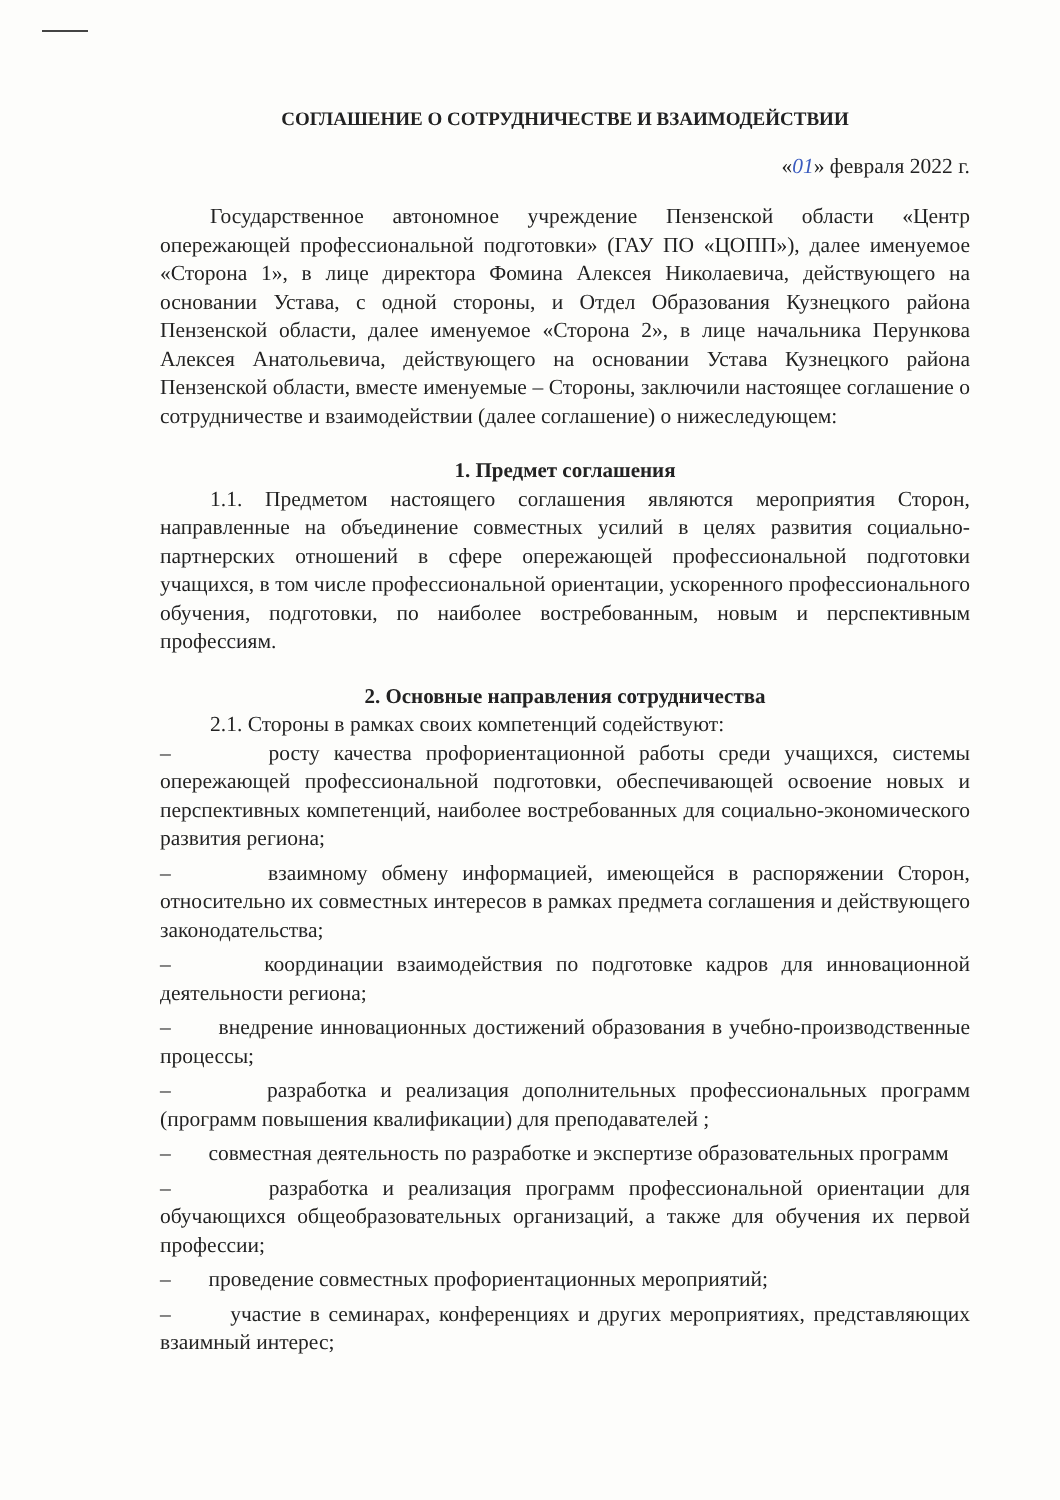СОГЛАШЕНИЕ О СОТРУДНИЧЕСТВЕ И ВЗАИМОДЕЙСТВИИ
«01» февраля 2022 г.
Государственное автономное учреждение Пензенской области «Центр опережающей профессиональной подготовки» (ГАУ ПО «ЦОПП»), далее именуемое «Сторона 1», в лице директора Фомина Алексея Николаевича, действующего на основании Устава, с одной стороны, и Отдел Образования Кузнецкого района Пензенской области, далее именуемое «Сторона 2», в лице начальника Перункова Алексея Анатольевича, действующего на основании Устава Кузнецкого района Пензенской области, вместе именуемые – Стороны, заключили настоящее соглашение о сотрудничестве и взаимодействии (далее соглашение) о нижеследующем:
1. Предмет соглашения
1.1. Предметом настоящего соглашения являются мероприятия Сторон, направленные на объединение совместных усилий в целях развития социально-партнерских отношений в сфере опережающей профессиональной подготовки учащихся, в том числе профессиональной ориентации, ускоренного профессионального обучения, подготовки, по наиболее востребованным, новым и перспективным профессиям.
2. Основные направления сотрудничества
2.1. Стороны в рамках своих компетенций содействуют:
– росту качества профориентационной работы среди учащихся, системы опережающей профессиональной подготовки, обеспечивающей освоение новых и перспективных компетенций, наиболее востребованных для социально-экономического развития региона;
– взаимному обмену информацией, имеющейся в распоряжении Сторон, относительно их совместных интересов в рамках предмета соглашения и действующего законодательства;
– координации взаимодействия по подготовке кадров для инновационной деятельности региона;
– внедрение инновационных достижений образования в учебно-производственные процессы;
– разработка и реализация дополнительных профессиональных программ (программ повышения квалификации) для преподавателей ;
– совместная деятельность по разработке и экспертизе образовательных программ
– разработка и реализация программ профессиональной ориентации для обучающихся общеобразовательных организаций, а также для обучения их первой профессии;
– проведение совместных профориентационных мероприятий;
– участие в семинарах, конференциях и других мероприятиях, представляющих взаимный интерес;